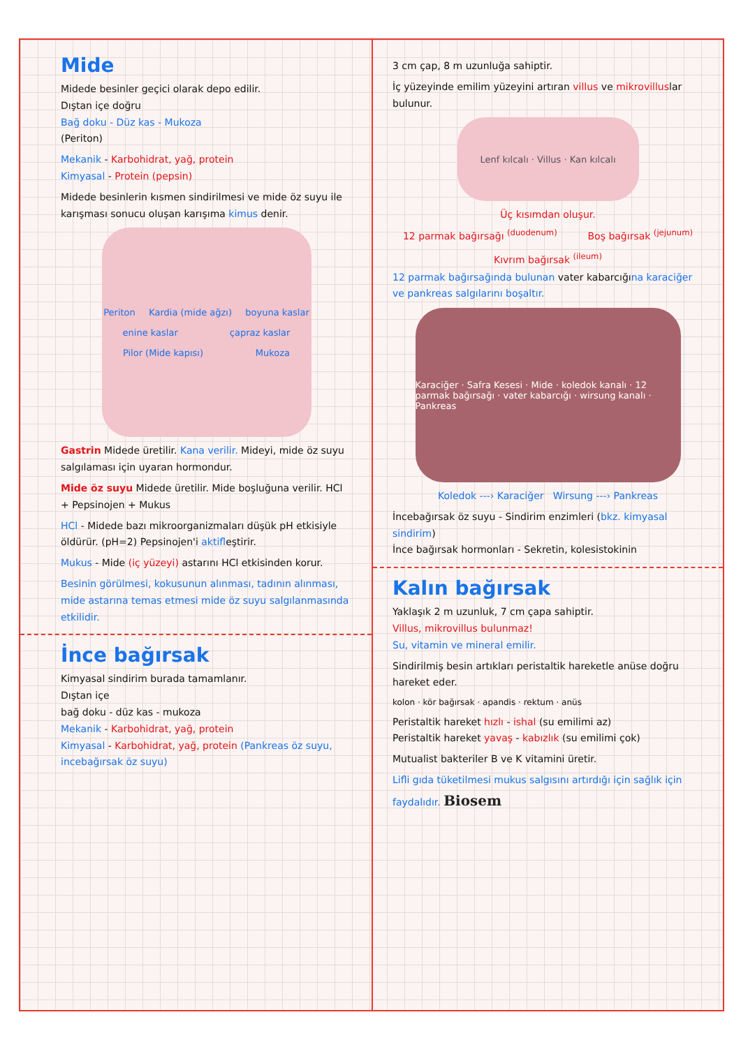Mide
Midede besinler geçici olarak depo edilir.
Dıştan içe doğru
Bağ doku - Düz kas - Mukoza
(Periton)
Mekanik - Karbohidrat, yağ, protein
Kimyasal - Protein (pepsin)
Midede besinlerin kısmen sindirilmesi ve mide öz suyu ile karışması sonucu oluşan karışıma kimus denir.
Periton Kardia (mide ağzı) boyuna kaslar enine kaslar çapraz kaslar Pilor (Mide kapısı) Mukoza
Gastrin Midede üretilir. Kana verilir. Mideyi, mide öz suyu salgılaması için uyaran hormondur.
Mide öz suyu Midede üretilir. Mide boşluğuna verilir. HCl + Pepsinojen + Mukus
HCl - Midede bazı mikroorganizmaları düşük pH etkisiyle öldürür. (pH=2) Pepsinojen'i aktifleştirir.
Mukus - Mide (iç yüzeyi) astarını HCl etkisinden korur.
Besinin görülmesi, kokusunun alınması, tadının alınması, mide astarına temas etmesi mide öz suyu salgılanmasında etkilidir.
İnce bağırsak
Kimyasal sindirim burada tamamlanır.
Dıştan içe
bağ doku - düz kas - mukoza
Mekanik - Karbohidrat, yağ, protein
Kimyasal - Karbohidrat, yağ, protein (Pankreas öz suyu, incebağırsak öz suyu)
3 cm çap, 8 m uzunluğa sahiptir.
İç yüzeyinde emilim yüzeyini artıran villus ve mikrovilluslar bulunur.
Lenf kılcalı · Villus · Kan kılcalı
Üç kısımdan oluşur.
12 parmak bağırsağı <sup>(duodenum)</sup> Boş bağırsak <sup>(jejunum)</sup> Kıvrım bağırsak <sup>(ileum)</sup>
12 parmak bağırsağında bulunan vater kabarcığına karaciğer ve pankreas salgılarını boşaltır.
Karaciğer · Safra Kesesi · Mide · koledok kanalı · 12 parmak bağırsağı · vater kabarcığı · wirsung kanalı · Pankreas
Koledok ---› Karaciğer Wirsung ---› Pankreas
İncebağırsak öz suyu - Sindirim enzimleri (bkz. kimyasal sindirim)
İnce bağırsak hormonları - Sekretin, kolesistokinin
Kalın bağırsak
Yaklaşık 2 m uzunluk, 7 cm çapa sahiptir.
Villus, mikrovillus bulunmaz!
Su, vitamin ve mineral emilir.
Sindirilmiş besin artıkları peristaltik hareketle anüse doğru hareket eder.
kolon · kör bağırsak · apandis · rektum · anüs
Peristaltik hareket hızlı - ishal (su emilimi az)
Peristaltik hareket yavaş - kabızlık (su emilimi çok)
Mutualist bakteriler B ve K vitamini üretir.
Lifli gıda tüketilmesi mukus salgısını artırdığı için sağlık için faydalıdır. Biosem